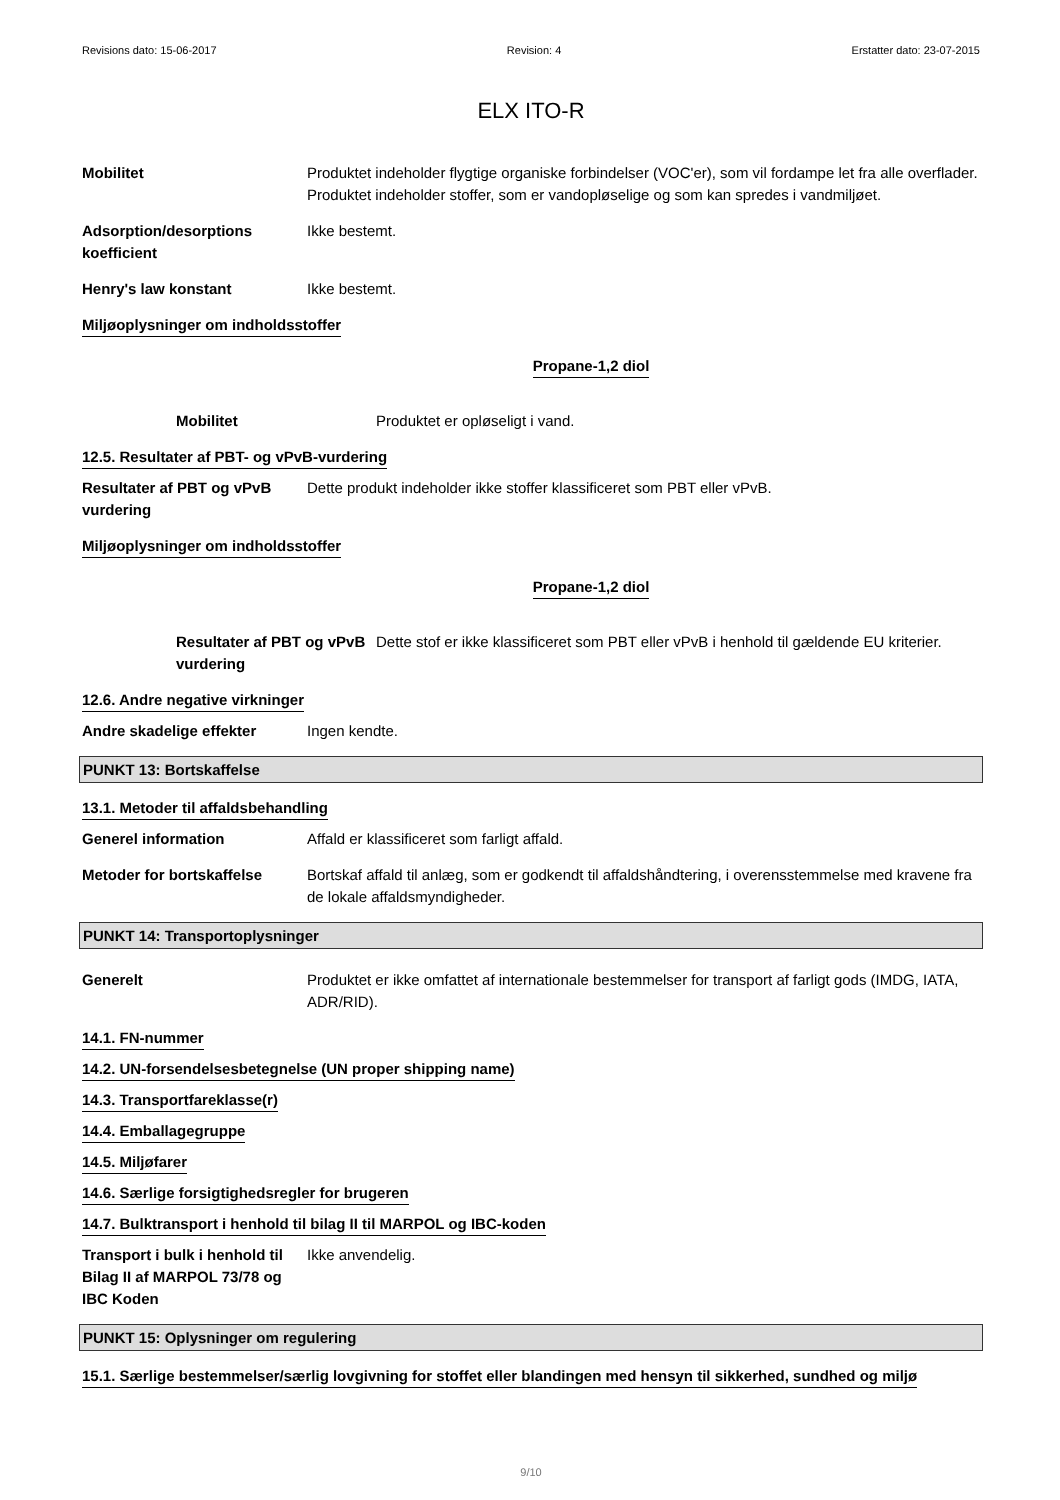Revisions dato: 15-06-2017 Revision: 4 Erstatter dato: 23-07-2015
ELX ITO-R
Mobilitet Produktet indeholder flygtige organiske forbindelser (VOC'er), som vil fordampe let fra alle overflader. Produktet indeholder stoffer, som er vandopløselige og som kan spredes i vandmiljøet.
Adsorption/desorptions koefficient
Ikke bestemt.
Henry's law konstant Ikke bestemt.
Miljøoplysninger om indholdsstoffer
Propane-1,2 diol
Mobilitet Produktet er opløseligt i vand.
12.5. Resultater af PBT- og vPvB-vurdering
Resultater af PBT og vPvB vurdering
Dette produkt indeholder ikke stoffer klassificeret som PBT eller vPvB.
Miljøoplysninger om indholdsstoffer
Propane-1,2 diol
Resultater af PBT og vPvB vurdering
Dette stof er ikke klassificeret som PBT eller vPvB i henhold til gældende EU kriterier.
12.6. Andre negative virkninger
Andre skadelige effekter Ingen kendte.
PUNKT 13: Bortskaffelse
13.1. Metoder til affaldsbehandling
Generel information Affald er klassificeret som farligt affald.
Metoder for bortskaffelse Bortskaf affald til anlæg, som er godkendt til affaldshåndtering, i overensstemmelse med kravene fra de lokale affaldsmyndigheder.
PUNKT 14: Transportoplysninger
Generelt Produktet er ikke omfattet af internationale bestemmelser for transport af farligt gods (IMDG, IATA, ADR/RID).
14.1. FN-nummer
14.2. UN-forsendelsesbetegnelse (UN proper shipping name)
14.3. Transportfareklasse(r)
14.4. Emballagegruppe
14.5. Miljøfarer
14.6. Særlige forsigtighedsregler for brugeren
14.7. Bulktransport i henhold til bilag II til MARPOL og IBC-koden
Transport i bulk i henhold til Bilag II af MARPOL 73/78 og IBC Koden
Ikke anvendelig.
PUNKT 15: Oplysninger om regulering
15.1. Særlige bestemmelser/særlig lovgivning for stoffet eller blandingen med hensyn til sikkerhed, sundhed og miljø
9/10